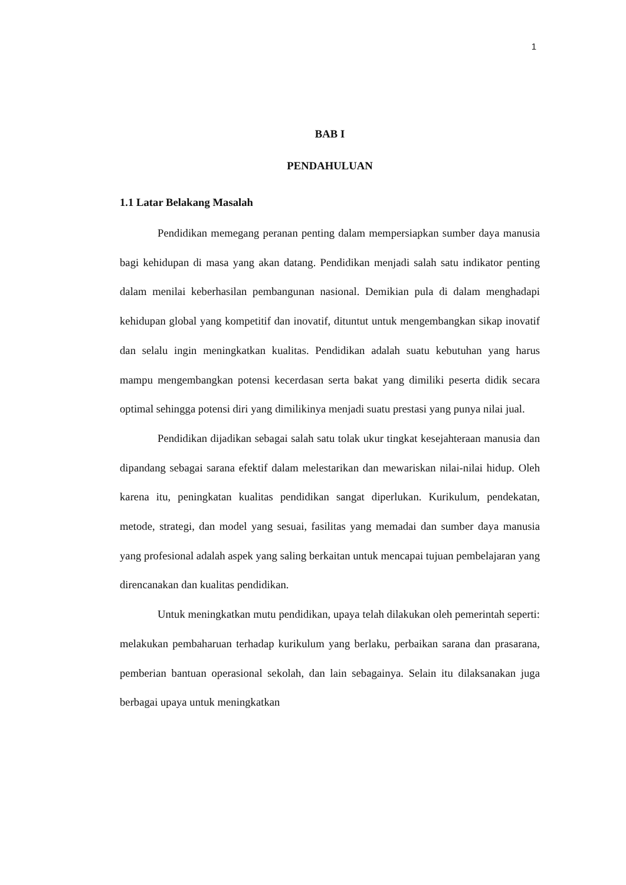1
BAB I
PENDAHULUAN
1.1 Latar Belakang Masalah
Pendidikan memegang peranan penting dalam mempersiapkan sumber daya manusia bagi kehidupan di masa yang akan datang. Pendidikan menjadi salah satu indikator penting dalam menilai keberhasilan pembangunan nasional. Demikian pula di dalam menghadapi kehidupan global yang kompetitif dan inovatif, dituntut untuk mengembangkan sikap inovatif dan selalu ingin meningkatkan kualitas. Pendidikan adalah suatu kebutuhan yang harus mampu mengembangkan potensi kecerdasan serta bakat yang dimiliki peserta didik secara optimal sehingga potensi diri yang dimilikinya menjadi suatu prestasi yang punya nilai jual.
Pendidikan dijadikan sebagai salah satu tolak ukur tingkat kesejahteraan manusia dan dipandang sebagai sarana efektif dalam melestarikan dan mewariskan nilai-nilai hidup. Oleh karena itu, peningkatan kualitas pendidikan sangat diperlukan. Kurikulum, pendekatan, metode, strategi, dan model yang sesuai, fasilitas yang memadai dan sumber daya manusia yang profesional adalah aspek yang saling berkaitan untuk mencapai tujuan pembelajaran yang direncanakan dan kualitas pendidikan.
Untuk meningkatkan mutu pendidikan, upaya telah dilakukan oleh pemerintah seperti: melakukan pembaharuan terhadap kurikulum yang berlaku, perbaikan sarana dan prasarana, pemberian bantuan operasional sekolah, dan lain sebagainya. Selain itu dilaksanakan juga berbagai upaya untuk meningkatkan